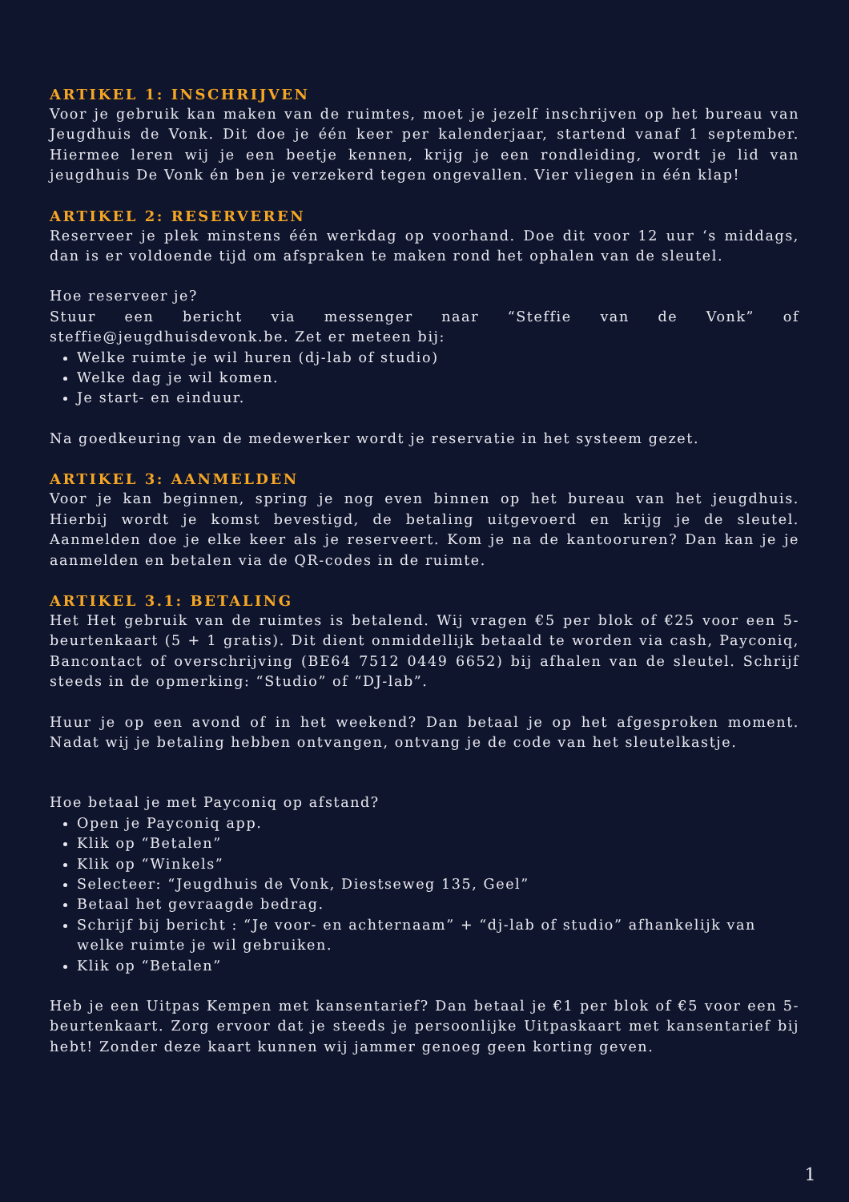ARTIKEL 1: INSCHRIJVEN
Voor je gebruik kan maken van de ruimtes, moet je jezelf inschrijven op het bureau van Jeugdhuis de Vonk. Dit doe je één keer per kalenderjaar, startend vanaf 1 september. Hiermee leren wij je een beetje kennen, krijg je een rondleiding, wordt je lid van jeugdhuis De Vonk én ben je verzekerd tegen ongevallen. Vier vliegen in één klap!
ARTIKEL 2: RESERVEREN
Reserveer je plek minstens één werkdag op voorhand. Doe dit voor 12 uur ‘s middags, dan is er voldoende tijd om afspraken te maken rond het ophalen van de sleutel.
Hoe reserveer je?
Stuur een bericht via messenger naar “Steffie van de Vonk” of steffie@jeugdhuisdevonk.be. Zet er meteen bij:
Welke ruimte je wil huren (dj-lab of studio)
Welke dag je wil komen.
Je start- en einduur.
Na goedkeuring van de medewerker wordt je reservatie in het systeem gezet.
ARTIKEL 3: AANMELDEN
Voor je kan beginnen, spring je nog even binnen op het bureau van het jeugdhuis. Hierbij wordt je komst bevestigd, de betaling uitgevoerd en krijg je de sleutel. Aanmelden doe je elke keer als je reserveert. Kom je na de kantooruren? Dan kan je je aanmelden en betalen via de QR-codes in de ruimte.
ARTIKEL 3.1: BETALING
Het Het gebruik van de ruimtes is betalend. Wij vragen €5 per blok of €25 voor een 5-beurtenkaart (5 + 1 gratis). Dit dient onmiddellijk betaald te worden via cash, Payconiq, Bancontact of overschrijving (BE64 7512 0449 6652) bij afhalen van de sleutel. Schrijf steeds in de opmerking: “Studio” of “DJ-lab”.
Huur je op een avond of in het weekend? Dan betaal je op het afgesproken moment. Nadat wij je betaling hebben ontvangen, ontvang je de code van het sleutelkastje.
Hoe betaal je met Payconiq op afstand?
Open je Payconiq app.
Klik op “Betalen”
Klik op “Winkels”
Selecteer: “Jeugdhuis de Vonk, Diestseweg 135, Geel”
Betaal het gevraagde bedrag.
Schrijf bij bericht : “Je voor- en achternaam” + “dj-lab of studio” afhankelijk van welke ruimte je wil gebruiken.
Klik op “Betalen”
Heb je een Uitpas Kempen met kansentarief? Dan betaal je €1 per blok of €5 voor een 5-beurtenkaart. Zorg ervoor dat je steeds je persoonlijke Uitpaskaart met kansentarief bij hebt! Zonder deze kaart kunnen wij jammer genoeg geen korting geven.
1